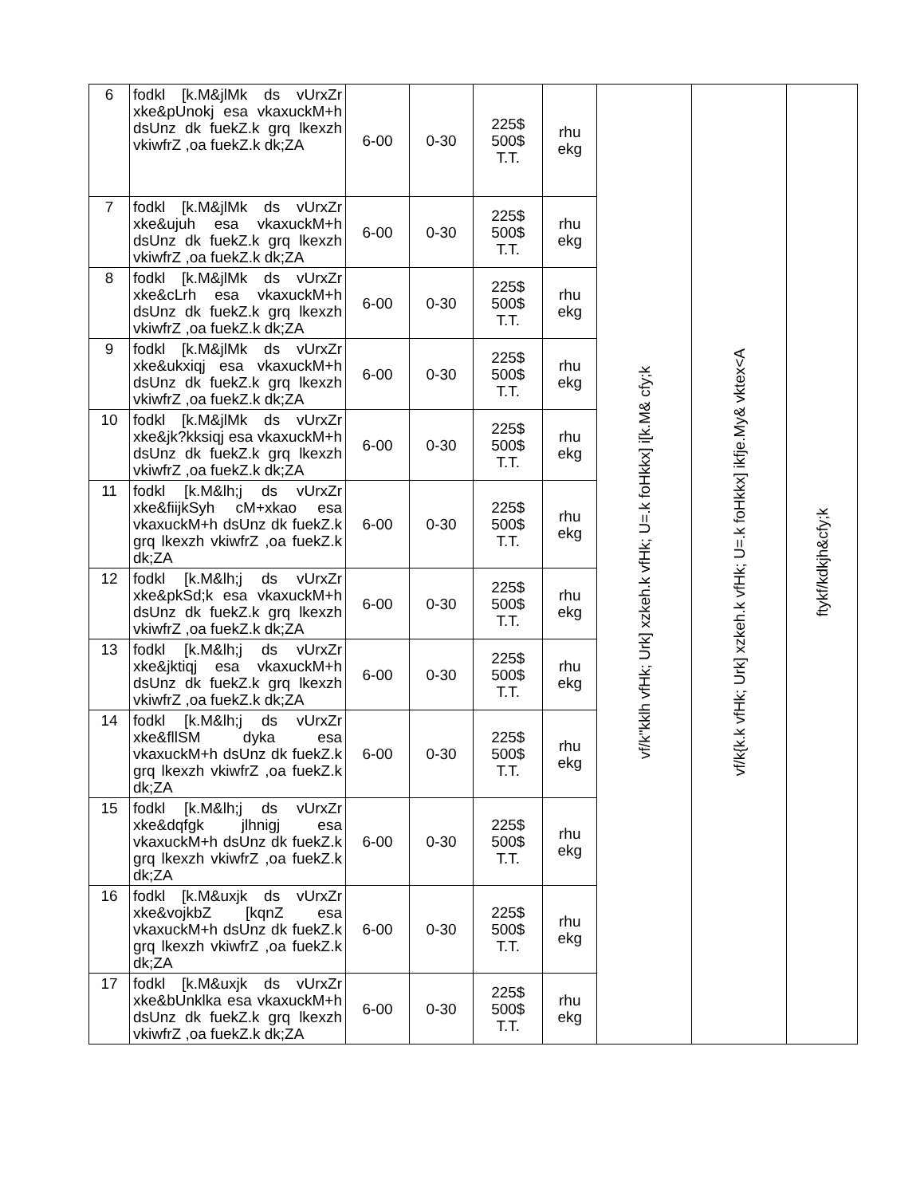| 6 | fodkl [k.M&jlMk ds vUrxZr xke&pUnokj esa vkaxuckM+h dsUnz dk fuekZ.k grq lkexzh vkiwfrZ ,oa fuekZ.k dk;ZA | 6-00 | 0-30 | 225$ 500$ T.T. | rhu ekg | vf/k"kklh vfHk; Urk] xzkeh.k vfHk; U=.k foHkkx] i[k.M& cfy;k | vf/k{k.k vfHk; Urk] xzkeh.k vfHk; U=.k foHkkx] ikfje.My& vktex<A | ftykf/kdkjh&cfy;k |
| 7 | fodkl [k.M&jlMk ds vUrxZr xke&ujuh esa vkaxuckM+h dsUnz dk fuekZ.k grq lkexzh vkiwfrZ ,oa fuekZ.k dk;ZA | 6-00 | 0-30 | 225$ 500$ T.T. | rhu ekg | | | |
| 8 | fodkl [k.M&jlMk ds vUrxZr xke&cLrh esa vkaxuckM+h dsUnz dk fuekZ.k grq lkexzh vkiwfrZ ,oa fuekZ.k dk;ZA | 6-00 | 0-30 | 225$ 500$ T.T. | rhu ekg | | | |
| 9 | fodkl [k.M&jlMk ds vUrxZr xke&ukxiqj esa vkaxuckM+h dsUnz dk fuekZ.k grq lkexzh vkiwfrZ ,oa fuekZ.k dk;ZA | 6-00 | 0-30 | 225$ 500$ T.T. | rhu ekg | | | |
| 10 | fodkl [k.M&jlMk ds vUrxZr xke&jk?kksiqj esa vkaxuckM+h dsUnz dk fuekZ.k grq lkexzh vkiwfrZ ,oa fuekZ.k dk;ZA | 6-00 | 0-30 | 225$ 500$ T.T. | rhu ekg | | | |
| 11 | fodkl [k.M&lh;j ds vUrxZr xke&fiijkSyh cM+xkao esa vkaxuckM+h dsUnz dk fuekZ.k grq lkexzh vkiwfrZ ,oa fuekZ.k dk;ZA | 6-00 | 0-30 | 225$ 500$ T.T. | rhu ekg | | | |
| 12 | fodkl [k.M&lh;j ds vUrxZr xke&pkSd;k esa vkaxuckM+h dsUnz dk fuekZ.k grq lkexzh vkiwfrZ ,oa fuekZ.k dk;ZA | 6-00 | 0-30 | 225$ 500$ T.T. | rhu ekg | | | |
| 13 | fodkl [k.M&lh;j ds vUrxZr xke&jktiqj esa vkaxuckM+h dsUnz dk fuekZ.k grq lkexzh vkiwfrZ ,oa fuekZ.k dk;ZA | 6-00 | 0-30 | 225$ 500$ T.T. | rhu ekg | | | |
| 14 | fodkl [k.M&lh;j ds vUrxZr xke&fllSM dyka esa vkaxuckM+h dsUnz dk fuekZ.k grq lkexzh vkiwfrZ ,oa fuekZ.k dk;ZA | 6-00 | 0-30 | 225$ 500$ T.T. | rhu ekg | | | |
| 15 | fodkl [k.M&lh;j ds vUrxZr xke&dqfgk jlhnigj esa vkaxuckM+h dsUnz dk fuekZ.k grq lkexzh vkiwfrZ ,oa fuekZ.k dk;ZA | 6-00 | 0-30 | 225$ 500$ T.T. | rhu ekg | | | |
| 16 | fodkl [k.M&uxjk ds vUrxZr xke&vojkbZ [kqnZ esa vkaxuckM+h dsUnz dk fuekZ.k grq lkexzh vkiwfrZ ,oa fuekZ.k dk;ZA | 6-00 | 0-30 | 225$ 500$ T.T. | rhu ekg | | | |
| 17 | fodkl [k.M&uxjk ds vUrxZr xke&bUnklka esa vkaxuckM+h dsUnz dk fuekZ.k grq lkexzh vkiwfrZ ,oa fuekZ.k dk;ZA | 6-00 | 0-30 | 225$ 500$ T.T. | rhu ekg | | | |